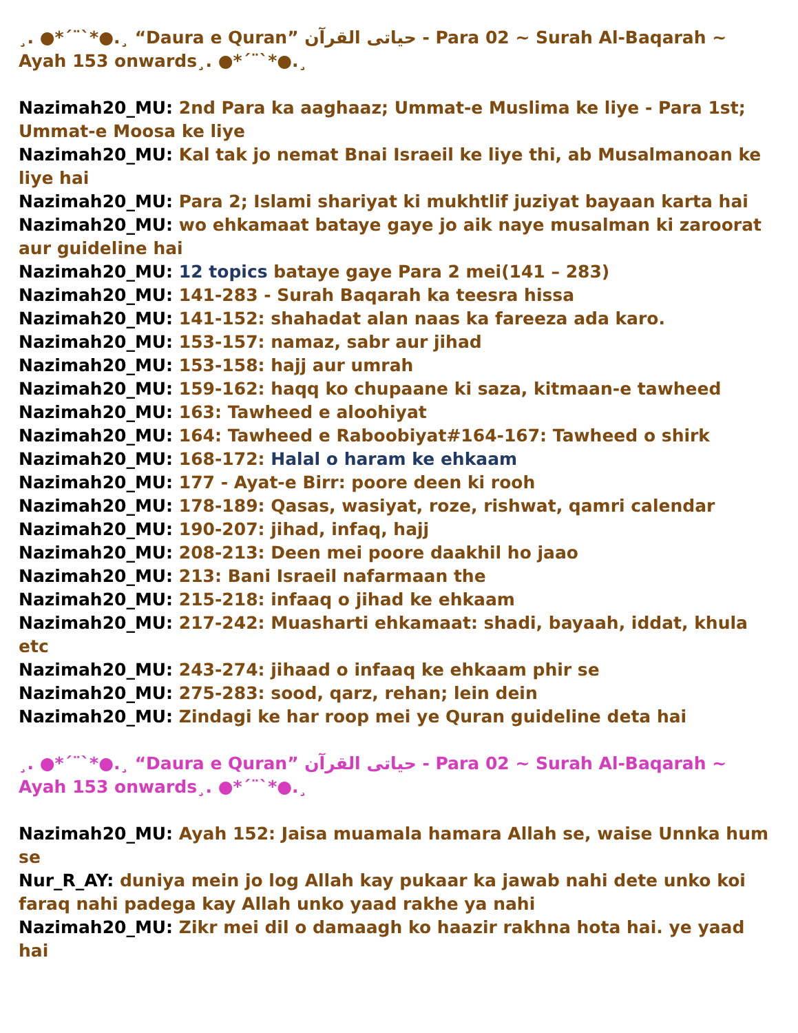¸. ●*´¨`*●.¸ “Daura e Quran” حیاتی القرآن - Para 02 ~ Surah Al-Baqarah ~ Ayah 153 onwards¸. ●*´¨`*●.¸
Nazimah20_MU: 2nd Para ka aaghaaz; Ummat-e Muslima ke liye - Para 1st; Ummat-e Moosa ke liye
Nazimah20_MU: Kal tak jo nemat Bnai Israeil ke liye thi, ab Musalmanoan ke liye hai
Nazimah20_MU: Para 2; Islami shariyat ki mukhtlif juziyat bayaan karta hai
Nazimah20_MU: wo ehkamaat bataye gaye jo aik naye musalman ki zaroorat aur guideline hai
Nazimah20_MU: 12 topics bataye gaye Para 2 mei(141 – 283)
Nazimah20_MU: 141-283 - Surah Baqarah ka teesra hissa
Nazimah20_MU: 141-152: shahadat alan naas ka fareeza ada karo.
Nazimah20_MU: 153-157: namaz, sabr aur jihad
Nazimah20_MU: 153-158: hajj aur umrah
Nazimah20_MU: 159-162: haqq ko chupaane ki saza, kitmaan-e tawheed
Nazimah20_MU: 163: Tawheed e aloohiyat
Nazimah20_MU: 164: Tawheed e Raboobiyat#164-167: Tawheed o shirk
Nazimah20_MU: 168-172: Halal o haram ke ehkaam
Nazimah20_MU: 177 - Ayat-e Birr: poore deen ki rooh
Nazimah20_MU: 178-189: Qasas, wasiyat, roze, rishwat, qamri calendar
Nazimah20_MU: 190-207: jihad, infaq, hajj
Nazimah20_MU: 208-213: Deen mei poore daakhil ho jaao
Nazimah20_MU: 213: Bani Israeil nafarmaan the
Nazimah20_MU: 215-218: infaaq o jihad ke ehkaam
Nazimah20_MU: 217-242: Muasharti ehkamaat: shadi, bayaah, iddat, khula etc
Nazimah20_MU: 243-274: jihaad o infaaq ke ehkaam phir se
Nazimah20_MU: 275-283: sood, qarz, rehan; lein dein
Nazimah20_MU: Zindagi ke har roop mei ye Quran guideline deta hai
¸. ●*´¨`*●.¸ “Daura e Quran” حیاتی القرآن - Para 02 ~ Surah Al-Baqarah ~ Ayah 153 onwards¸. ●*´¨`*●.¸
Nazimah20_MU: Ayah 152: Jaisa muamala hamara Allah se, waise Unnka hum se
Nur_R_AY: duniya mein jo log Allah kay pukaar ka jawab nahi dete unko koi faraq nahi padega kay Allah unko yaad rakhe ya nahi
Nazimah20_MU: Zikr mei dil o damaagh ko haazir rakhna hota hai. ye yaad hai